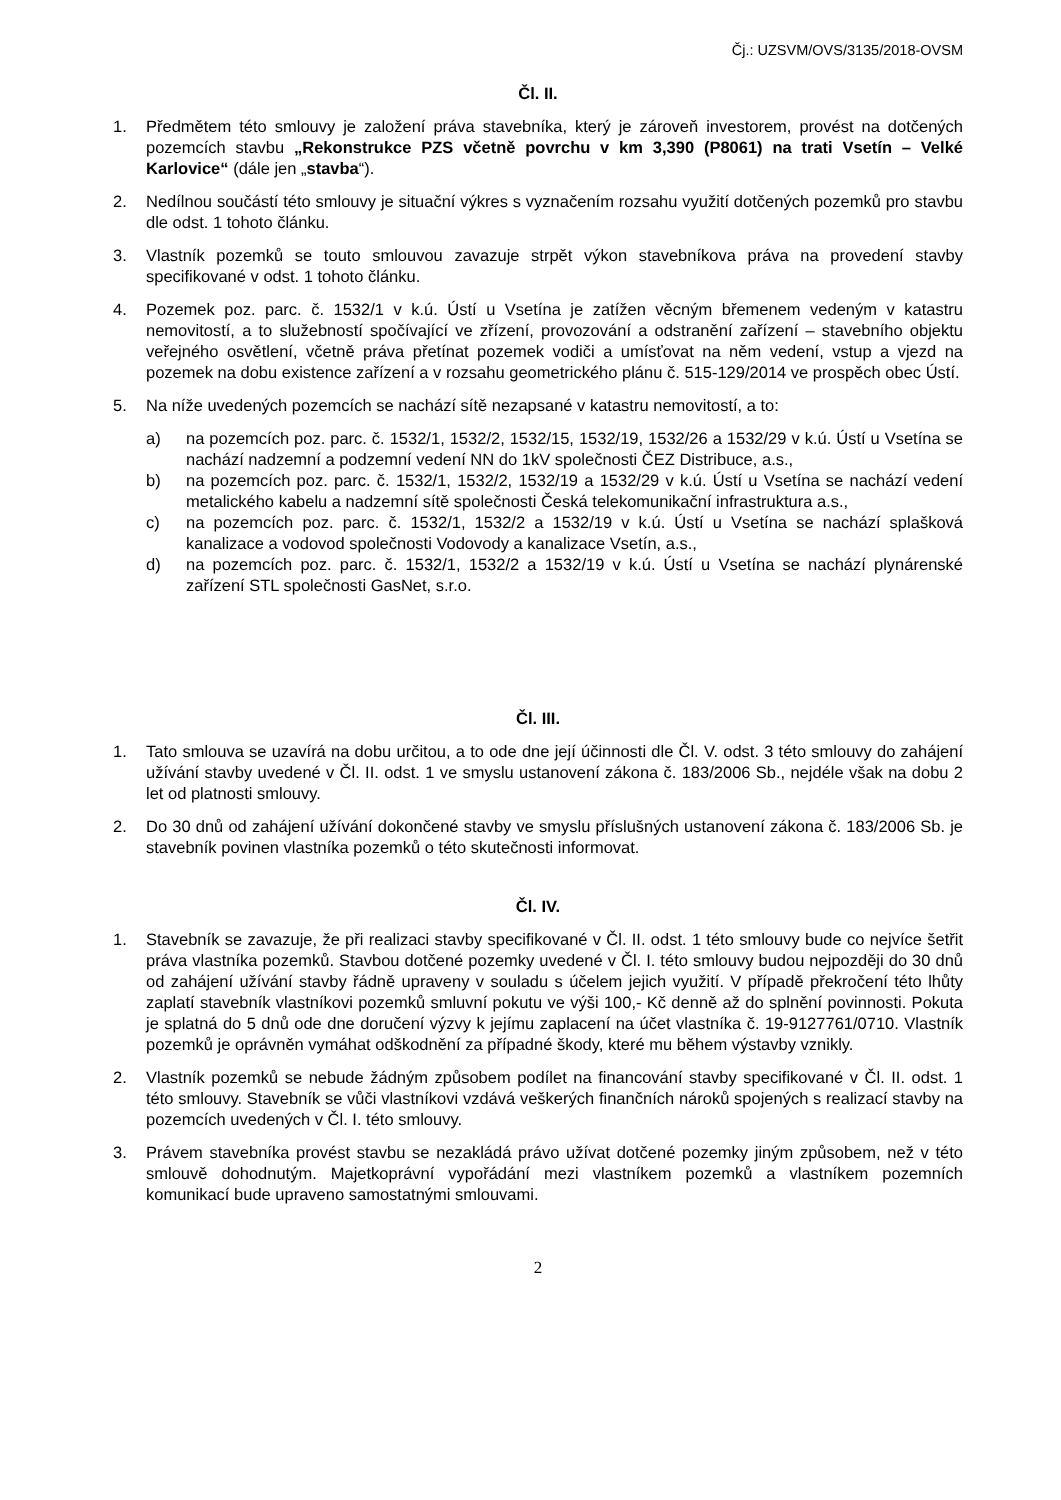Čj.: UZSVM/OVS/3135/2018-OVSM
Čl. II.
1. Předmětem této smlouvy je založení práva stavebníka, který je zároveň investorem, provést na dotčených pozemcích stavbu „Rekonstrukce PZS včetně povrchu v km 3,390 (P8061) na trati Vsetín – Velké Karlovice“ (dále jen „stavba“).
2. Nedílnou součástí této smlouvy je situační výkres s vyznačením rozsahu využití dotčených pozemků pro stavbu dle odst. 1 tohoto článku.
3. Vlastník pozemků se touto smlouvou zavazuje strpět výkon stavebníkova práva na provedení stavby specifikované v odst. 1 tohoto článku.
4. Pozemek poz. parc. č. 1532/1 v k.ú. Ústí u Vsetína je zatížen věcným břemenem vedeným v katastru nemovitostí, a to služebností spočívající ve zřízení, provozování a odstranění zařízení – stavebního objektu veřejného osvětlení, včetně práva přetínat pozemek vodiči a umísťovat na něm vedení, vstup a vjezd na pozemek na dobu existence zařízení a v rozsahu geometrického plánu č. 515-129/2014 ve prospěch obec Ústí.
5. Na níže uvedených pozemcích se nachází sítě nezapsané v katastru nemovitostí, a to:
a) na pozemcích poz. parc. č. 1532/1, 1532/2, 1532/15, 1532/19, 1532/26 a 1532/29 v k.ú. Ústí u Vsetína se nachází nadzemní a podzemní vedení NN do 1kV společnosti ČEZ Distribuce, a.s.,
b) na pozemcích poz. parc. č. 1532/1, 1532/2, 1532/19 a 1532/29 v k.ú. Ústí u Vsetína se nachází vedení metalického kabelu a nadzemní sítě společnosti Česká telekomunikační infrastruktura a.s.,
c) na pozemcích poz. parc. č. 1532/1, 1532/2 a 1532/19 v k.ú. Ústí u Vsetína se nachází splašková kanalizace a vodovod společnosti Vodovody a kanalizace Vsetín, a.s.,
d) na pozemcích poz. parc. č. 1532/1, 1532/2 a 1532/19 v k.ú. Ústí u Vsetína se nachází plynárenské zařízení STL společnosti GasNet, s.r.o.
Čl. III.
1. Tato smlouva se uzavírá na dobu určitou, a to ode dne její účinnosti dle Čl. V. odst. 3 této smlouvy do zahájení užívání stavby uvedené v Čl. II. odst. 1 ve smyslu ustanovení zákona č. 183/2006 Sb., nejdéle však na dobu 2 let od platnosti smlouvy.
2. Do 30 dnů od zahájení užívání dokončené stavby ve smyslu příslušných ustanovení zákona č. 183/2006 Sb. je stavebník povinen vlastníka pozemků o této skutečnosti informovat.
Čl. IV.
1. Stavebník se zavazuje, že při realizaci stavby specifikované v Čl. II. odst. 1 této smlouvy bude co nejvíce šetřit práva vlastníka pozemků. Stavbou dotčené pozemky uvedené v Čl. I. této smlouvy budou nejpozději do 30 dnů od zahájení užívání stavby řádně upraveny v souladu s účelem jejich využití. V případě překročení této lhůty zaplatí stavebník vlastníkovi pozemků smluvní pokutu ve výši 100,- Kč denně až do splnění povinnosti. Pokuta je splatná do 5 dnů ode dne doručení výzvy k jejímu zaplacení na účet vlastníka č. 19-9127761/0710. Vlastník pozemků je oprávněn vymáhat odškodnění za případné škody, které mu během výstavby vznikly.
2. Vlastník pozemků se nebude žádným způsobem podílet na financování stavby specifikované v Čl. II. odst. 1 této smlouvy. Stavebník se vůči vlastníkovi vzdává veškerých finančních nároků spojených s realizací stavby na pozemcích uvedených v Čl. I. této smlouvy.
3. Právem stavebníka provést stavbu se nezakládá právo užívat dotčené pozemky jiným způsobem, než v této smlouvě dohodnutým. Majetkoprávní vypořádání mezi vlastníkem pozemků a vlastníkem pozemních komunikací bude upraveno samostatnými smlouvami.
2